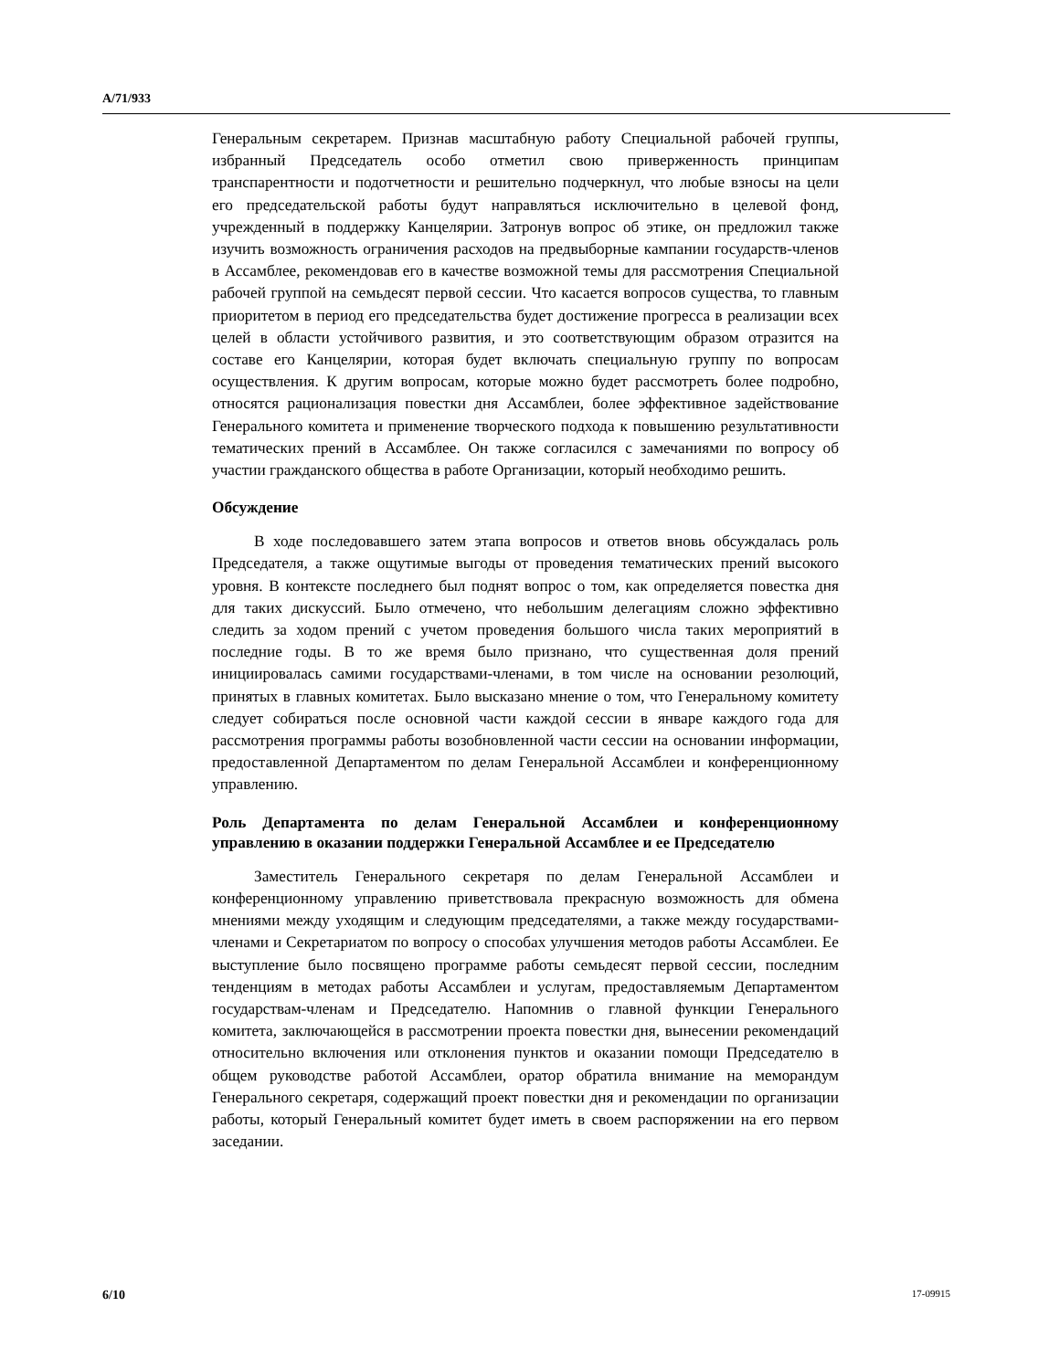A/71/933
Генеральным секретарем. Признав масштабную работу Специальной рабочей группы, избранный Председатель особо отметил свою приверженность принципам транспарентности и подотчетности и решительно подчеркнул, что любые взносы на цели его председательской работы будут направляться исключительно в целевой фонд, учрежденный в поддержку Канцелярии. Затронув вопрос об этике, он предложил также изучить возможность ограничения расходов на предвыборные кампании государств-членов в Ассамблее, рекомендовав его в качестве возможной темы для рассмотрения Специальной рабочей группой на семьдесят первой сессии. Что касается вопросов существа, то главным приоритетом в период его председательства будет достижение прогресса в реализации всех целей в области устойчивого развития, и это соответствующим образом отразится на составе его Канцелярии, которая будет включать специальную группу по вопросам осуществления. К другим вопросам, которые можно будет рассмотреть более подробно, относятся рационализация повестки дня Ассамблеи, более эффективное задействование Генерального комитета и применение творческого подхода к повышению результативности тематических прений в Ассамблее. Он также согласился с замечаниями по вопросу об участии гражданского общества в работе Организации, который необходимо решить.
Обсуждение
В ходе последовавшего затем этапа вопросов и ответов вновь обсуждалась роль Председателя, а также ощутимые выгоды от проведения тематических прений высокого уровня. В контексте последнего был поднят вопрос о том, как определяется повестка дня для таких дискуссий. Было отмечено, что небольшим делегациям сложно эффективно следить за ходом прений с учетом проведения большого числа таких мероприятий в последние годы. В то же время было признано, что существенная доля прений инициировалась самими государствами-членами, в том числе на основании резолюций, принятых в главных комитетах. Было высказано мнение о том, что Генеральному комитету следует собираться после основной части каждой сессии в январе каждого года для рассмотрения программы работы возобновленной части сессии на основании информации, предоставленной Департаментом по делам Генеральной Ассамблеи и конференционному управлению.
Роль Департамента по делам Генеральной Ассамблеи и конференционному управлению в оказании поддержки Генеральной Ассамблее и ее Председателю
Заместитель Генерального секретаря по делам Генеральной Ассамблеи и конференционному управлению приветствовала прекрасную возможность для обмена мнениями между уходящим и следующим председателями, а также между государствами-членами и Секретариатом по вопросу о способах улучшения методов работы Ассамблеи. Ее выступление было посвящено программе работы семьдесят первой сессии, последним тенденциям в методах работы Ассамблеи и услугам, предоставляемым Департаментом государствам-членам и Председателю. Напомнив о главной функции Генерального комитета, заключающейся в рассмотрении проекта повестки дня, вынесении рекомендаций относительно включения или отклонения пунктов и оказании помощи Председателю в общем руководстве работой Ассамблеи, оратор обратила внимание на меморандум Генерального секретаря, содержащий проект повестки дня и рекомендации по организации работы, который Генеральный комитет будет иметь в своем распоряжении на его первом заседании.
6/10 17-09915